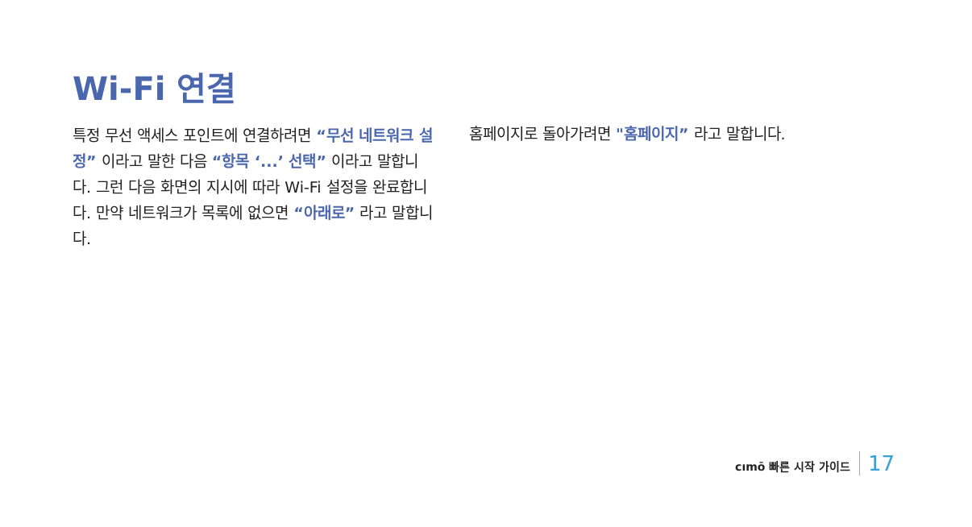Wi-Fi 연결
특정 무선 액세스 포인트에 연결하려면 “무선 네트워크 설정” 이라고 말한 다음 “항목 ‘...’ 선택” 이라고 말합니다. 그런 다음 화면의 지시에 따라 Wi-Fi 설정을 완료합니다. 만약 네트워크가 목록에 없으면 “아래로” 라고 말합니다.
홈페이지로 돌아가려면 "홈페이지” 라고 말합니다.
cımō 빠른 시작 가이드 17